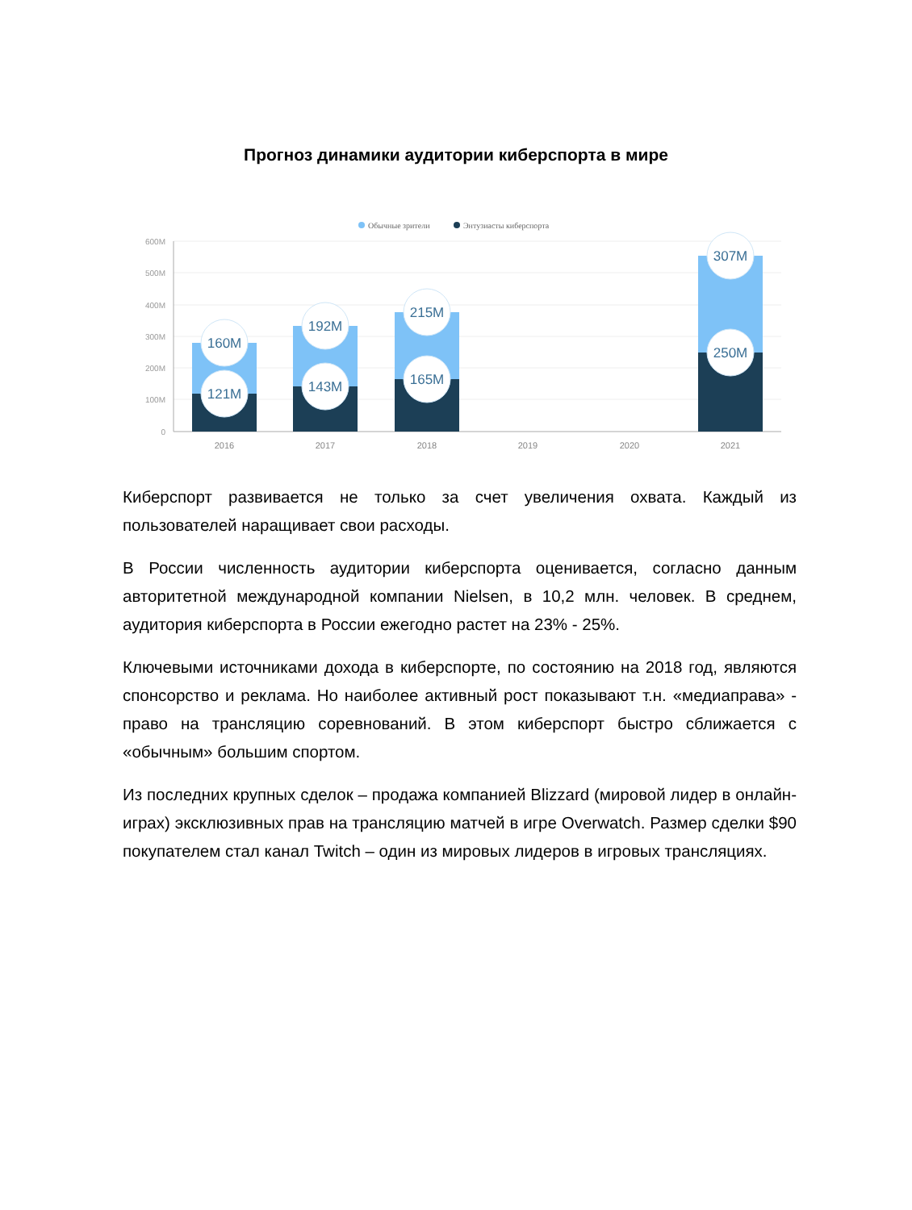Прогноз динамики аудитории киберспорта в мире
Обычные зрители
Энтузиасты киберспорта
600M
500M
400M
300M
200M
100M
0
2016
2017
2018
2019
2020
2021
160M
121M
192M
143M
215M
165M
307M
250M
Киберспорт развивается не только за счет увеличения охвата. Каждый из пользователей наращивает свои расходы.
В России численность аудитории киберспорта оценивается, согласно данным авторитетной международной компании Nielsen, в 10,2 млн. человек. В среднем, аудитория киберспорта в России ежегодно растет на 23% - 25%.
Ключевыми источниками дохода в киберспорте, по состоянию на 2018 год, являются спонсорство и реклама. Но наиболее активный рост показывают т.н. «медиаправа» - право на трансляцию соревнований. В этом киберспорт быстро сближается с «обычным» большим спортом.
Из последних крупных сделок – продажа компанией Blizzard (мировой лидер в онлайн-играх) эксклюзивных прав на трансляцию матчей в игре Overwatch. Размер сделки $90 покупателем стал канал Twitch – один из мировых лидеров в игровых трансляциях.